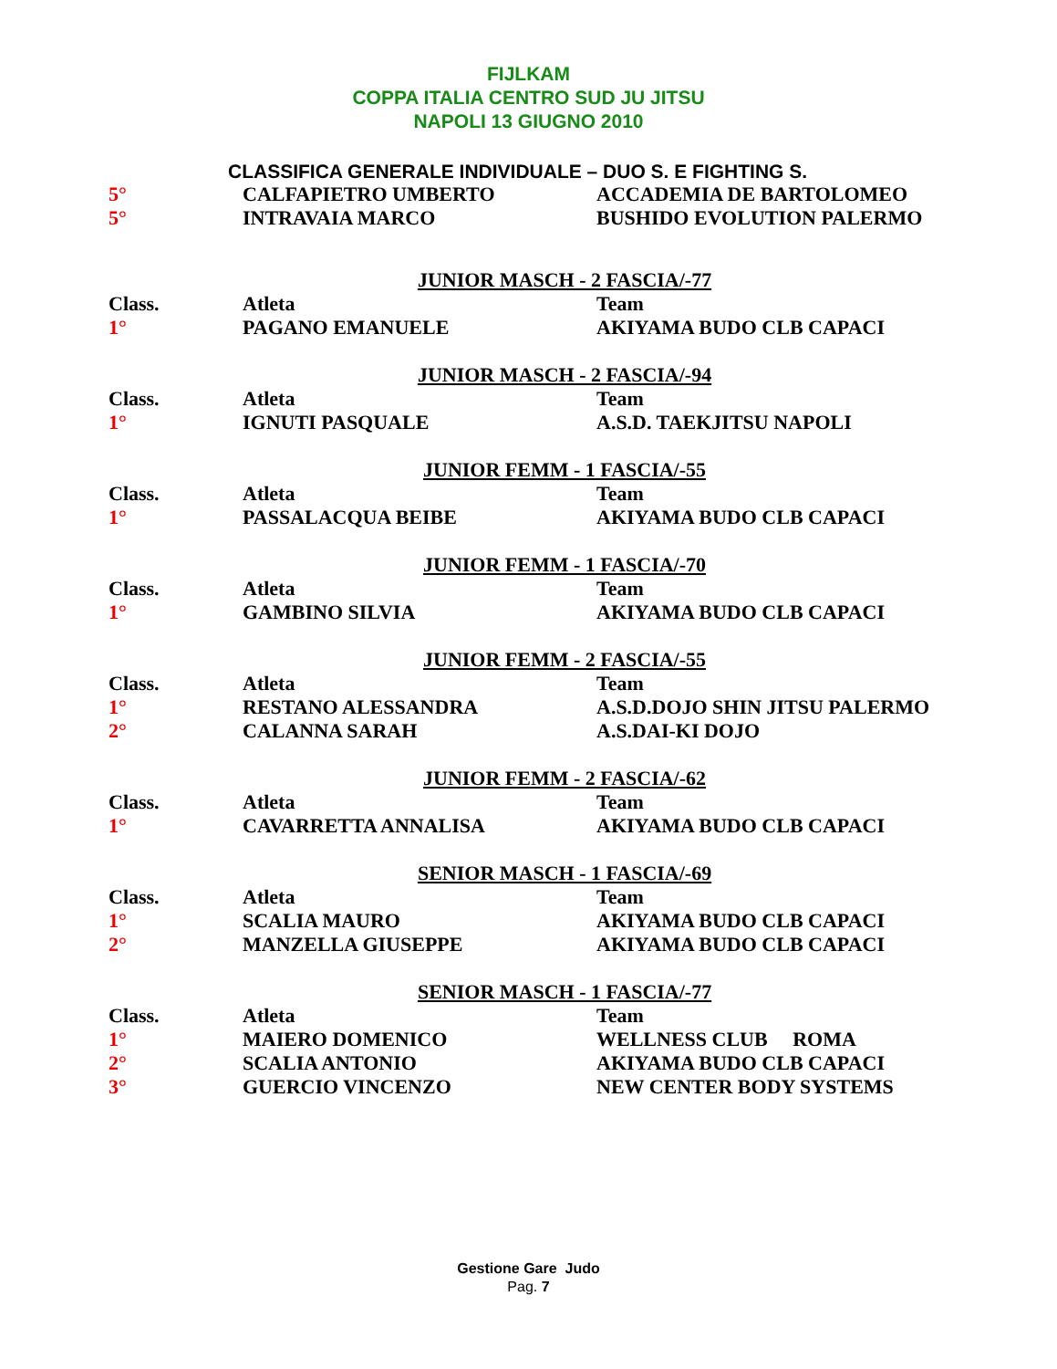FIJLKAM
COPPA ITALIA CENTRO SUD JU JITSU
NAPOLI 13 GIUGNO 2010
CLASSIFICA GENERALE INDIVIDUALE – DUO S. E FIGHTING S.
| 5° | CALFAPIETRO UMBERTO | ACCADEMIA DE BARTOLOMEO |
| 5° | INTRAVAIA MARCO | BUSHIDO EVOLUTION PALERMO |
| JUNIOR MASCH - 2 FASCIA/-77 | | |
| Class. | Atleta | Team |
| 1° | PAGANO EMANUELE | AKIYAMA BUDO CLB CAPACI |
| JUNIOR MASCH - 2 FASCIA/-94 | | |
| Class. | Atleta | Team |
| 1° | IGNUTI PASQUALE | A.S.D. TAEKJITSU NAPOLI |
| JUNIOR FEMM - 1 FASCIA/-55 | | |
| Class. | Atleta | Team |
| 1° | PASSALACQUA BEIBE | AKIYAMA BUDO CLB CAPACI |
| JUNIOR FEMM - 1 FASCIA/-70 | | |
| Class. | Atleta | Team |
| 1° | GAMBINO SILVIA | AKIYAMA BUDO CLB CAPACI |
| JUNIOR FEMM - 2 FASCIA/-55 | | |
| Class. | Atleta | Team |
| 1° | RESTANO ALESSANDRA | A.S.D.DOJO SHIN JITSU PALERMO |
| 2° | CALANNA SARAH | A.S.DAI-KI DOJO |
| JUNIOR FEMM - 2 FASCIA/-62 | | |
| Class. | Atleta | Team |
| 1° | CAVARRETTA ANNALISA | AKIYAMA BUDO CLB CAPACI |
| SENIOR MASCH - 1 FASCIA/-69 | | |
| Class. | Atleta | Team |
| 1° | SCALIA MAURO | AKIYAMA BUDO CLB CAPACI |
| 2° | MANZELLA GIUSEPPE | AKIYAMA BUDO CLB CAPACI |
| SENIOR MASCH - 1 FASCIA/-77 | | |
| Class. | Atleta | Team |
| 1° | MAIERO DOMENICO | WELLNESS CLUB ROMA |
| 2° | SCALIA ANTONIO | AKIYAMA BUDO CLB CAPACI |
| 3° | GUERCIO VINCENZO | NEW CENTER BODY SYSTEMS |
Gestione Gare Judo
Pag. 7